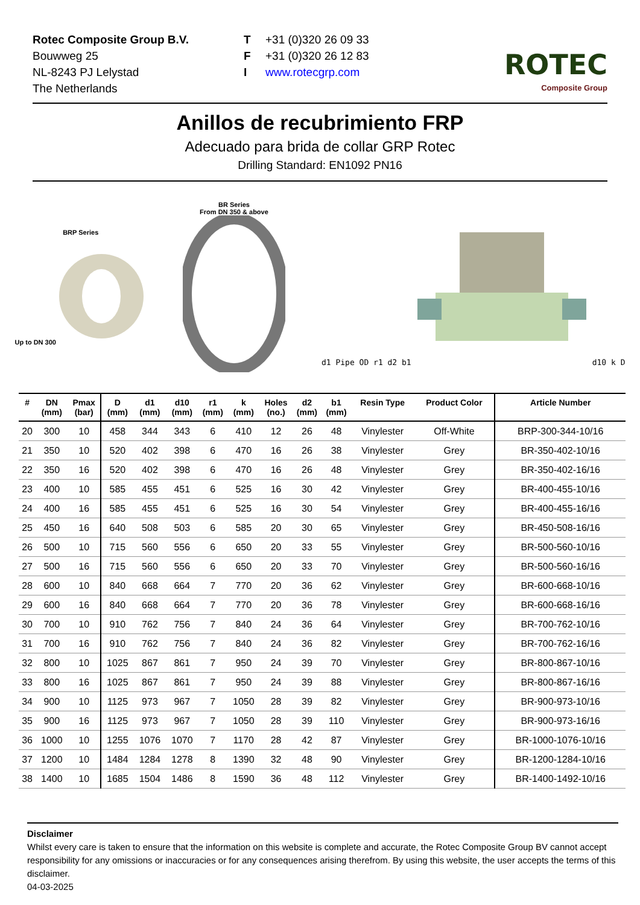Rotec Composite Group B.V.
Bouwweg 25
NL-8243 PJ Lelystad
The Netherlands
T +31 (0)320 26 09 33
F +31 (0)320 26 12 83
Iwww.rotecgrp.com
ROTEC
Composite Group
Anillos de recubrimiento FRP
Adecuado para brida de collar GRP Rotec
Drilling Standard: EN1092 PN16
BRP Series
Up to DN 300
BR Series
From DN 350 & above
d1 Pipe OD r1 d2 b1d10 k D
| # | DN (mm) | Pmax (bar) | D (mm) | d1 (mm) | d10 (mm) | r1 (mm) | k (mm) | Holes (no.) | d2 (mm) | b1 (mm) | Resin Type | Product Color | Article Number |
| --- | --- | --- | --- | --- | --- | --- | --- | --- | --- | --- | --- | --- | --- |
| 20 | 300 | 10 | 458 | 344 | 343 | 6 | 410 | 12 | 26 | 48 | Vinylester | Off-White | BRP-300-344-10/16 |
| 21 | 350 | 10 | 520 | 402 | 398 | 6 | 470 | 16 | 26 | 38 | Vinylester | Grey | BR-350-402-10/16 |
| 22 | 350 | 16 | 520 | 402 | 398 | 6 | 470 | 16 | 26 | 48 | Vinylester | Grey | BR-350-402-16/16 |
| 23 | 400 | 10 | 585 | 455 | 451 | 6 | 525 | 16 | 30 | 42 | Vinylester | Grey | BR-400-455-10/16 |
| 24 | 400 | 16 | 585 | 455 | 451 | 6 | 525 | 16 | 30 | 54 | Vinylester | Grey | BR-400-455-16/16 |
| 25 | 450 | 16 | 640 | 508 | 503 | 6 | 585 | 20 | 30 | 65 | Vinylester | Grey | BR-450-508-16/16 |
| 26 | 500 | 10 | 715 | 560 | 556 | 6 | 650 | 20 | 33 | 55 | Vinylester | Grey | BR-500-560-10/16 |
| 27 | 500 | 16 | 715 | 560 | 556 | 6 | 650 | 20 | 33 | 70 | Vinylester | Grey | BR-500-560-16/16 |
| 28 | 600 | 10 | 840 | 668 | 664 | 7 | 770 | 20 | 36 | 62 | Vinylester | Grey | BR-600-668-10/16 |
| 29 | 600 | 16 | 840 | 668 | 664 | 7 | 770 | 20 | 36 | 78 | Vinylester | Grey | BR-600-668-16/16 |
| 30 | 700 | 10 | 910 | 762 | 756 | 7 | 840 | 24 | 36 | 64 | Vinylester | Grey | BR-700-762-10/16 |
| 31 | 700 | 16 | 910 | 762 | 756 | 7 | 840 | 24 | 36 | 82 | Vinylester | Grey | BR-700-762-16/16 |
| 32 | 800 | 10 | 1025 | 867 | 861 | 7 | 950 | 24 | 39 | 70 | Vinylester | Grey | BR-800-867-10/16 |
| 33 | 800 | 16 | 1025 | 867 | 861 | 7 | 950 | 24 | 39 | 88 | Vinylester | Grey | BR-800-867-16/16 |
| 34 | 900 | 10 | 1125 | 973 | 967 | 7 | 1050 | 28 | 39 | 82 | Vinylester | Grey | BR-900-973-10/16 |
| 35 | 900 | 16 | 1125 | 973 | 967 | 7 | 1050 | 28 | 39 | 110 | Vinylester | Grey | BR-900-973-16/16 |
| 36 | 1000 | 10 | 1255 | 1076 | 1070 | 7 | 1170 | 28 | 42 | 87 | Vinylester | Grey | BR-1000-1076-10/16 |
| 37 | 1200 | 10 | 1484 | 1284 | 1278 | 8 | 1390 | 32 | 48 | 90 | Vinylester | Grey | BR-1200-1284-10/16 |
| 38 | 1400 | 10 | 1685 | 1504 | 1486 | 8 | 1590 | 36 | 48 | 112 | Vinylester | Grey | BR-1400-1492-10/16 |
Disclaimer
Whilst every care is taken to ensure that the information on this website is complete and accurate, the Rotec Composite Group BV cannot accept responsibility for any omissions or inaccuracies or for any consequences arising therefrom. By using this website, the user accepts the terms of this disclaimer.
04-03-2025